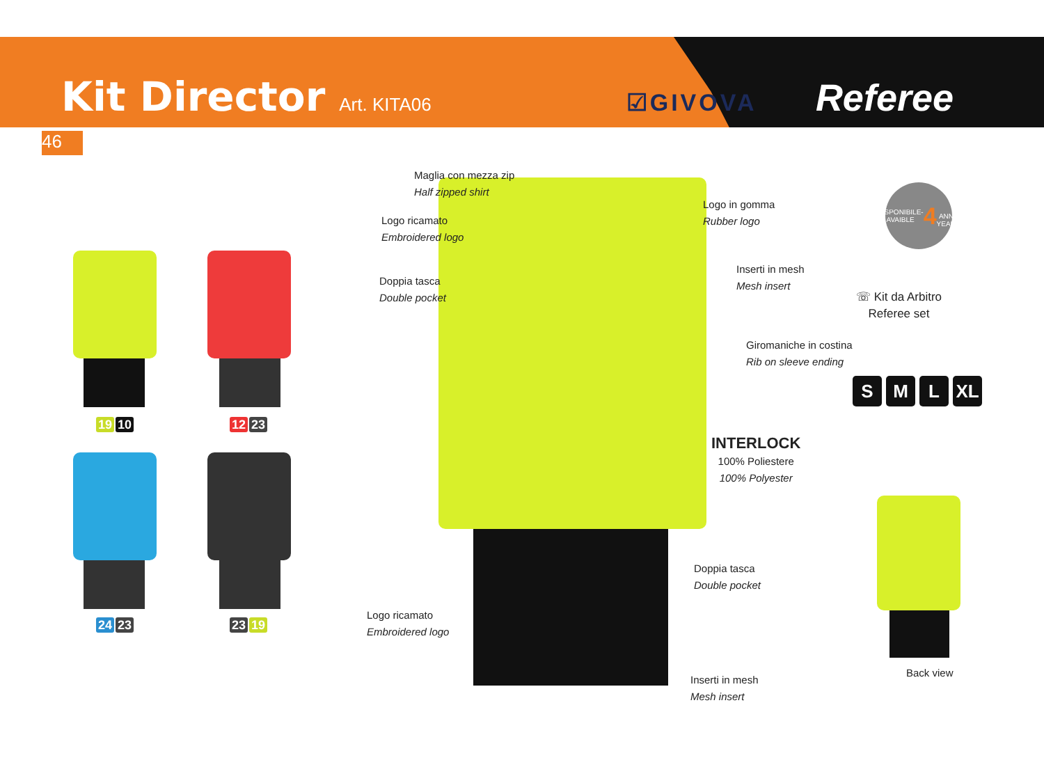Kit Director Art. KITA06 ☑GIVOVA Referee
46
19 10 12 23
24 23 23 19
Maglia con mezza zip
Half zipped shirt
Logo ricamato
Embroidered logo
Doppia tasca
Double pocket
Logo in gomma
Rubber logo
Inserti in mesh
Mesh insert
Giromaniche in costina
Rib on sleeve ending
INTERLOCK
100% Poliestere
100% Polyester
Doppia tasca
Double pocket
Logo ricamato
Embroidered logo
Inserti in mesh
Mesh insert
DISPONIBILE-AVAIBLE
4
ANNI-YEARS
☏ Kit da Arbitro
Referee set
S M L XL
Back view